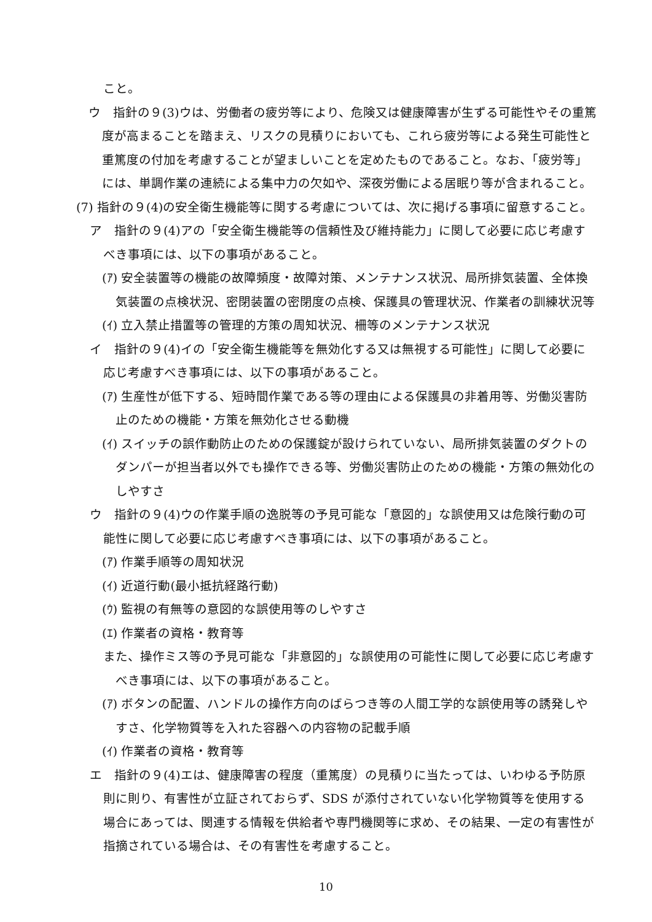こと。
ウ　指針の９(3)ウは、労働者の疲労等により、危険又は健康障害が生ずる可能性やその重篤度が高まることを踏まえ、リスクの見積りにおいても、これら疲労等による発生可能性と重篤度の付加を考慮することが望ましいことを定めたものであること。なお、「疲労等」には、単調作業の連続による集中力の欠如や、深夜労働による居眠り等が含まれること。
(7) 指針の９(4)の安全衛生機能等に関する考慮については、次に掲げる事項に留意すること。
ア　指針の９(4)アの「安全衛生機能等の信頼性及び維持能力」に関して必要に応じ考慮すべき事項には、以下の事項があること。
(ｱ) 安全装置等の機能の故障頻度・故障対策、メンテナンス状況、局所排気装置、全体換気装置の点検状況、密閉装置の密閉度の点検、保護具の管理状況、作業者の訓練状況等
(ｲ) 立入禁止措置等の管理的方策の周知状況、柵等のメンテナンス状況
イ　指針の９(4)イの「安全衛生機能等を無効化する又は無視する可能性」に関して必要に応じ考慮すべき事項には、以下の事項があること。
(ｱ) 生産性が低下する、短時間作業である等の理由による保護具の非着用等、労働災害防止のための機能・方策を無効化させる動機
(ｲ) スイッチの誤作動防止のための保護錠が設けられていない、局所排気装置のダクトのダンパーが担当者以外でも操作できる等、労働災害防止のための機能・方策の無効化のしやすさ
ウ　指針の９(4)ウの作業手順の逸脱等の予見可能な「意図的」な誤使用又は危険行動の可能性に関して必要に応じ考慮すべき事項には、以下の事項があること。
(ｱ) 作業手順等の周知状況
(ｲ) 近道行動(最小抵抗経路行動)
(ｳ) 監視の有無等の意図的な誤使用等のしやすさ
(ｴ) 作業者の資格・教育等
また、操作ミス等の予見可能な「非意図的」な誤使用の可能性に関して必要に応じ考慮すべき事項には、以下の事項があること。
(ｱ) ボタンの配置、ハンドルの操作方向のばらつき等の人間工学的な誤使用等の誘発しやすさ、化学物質等を入れた容器への内容物の記載手順
(ｲ) 作業者の資格・教育等
エ　指針の９(4)エは、健康障害の程度（重篤度）の見積りに当たっては、いわゆる予防原則に則り、有害性が立証されておらず、SDS が添付されていない化学物質等を使用する場合にあっては、関連する情報を供給者や専門機関等に求め、その結果、一定の有害性が指摘されている場合は、その有害性を考慮すること。
10